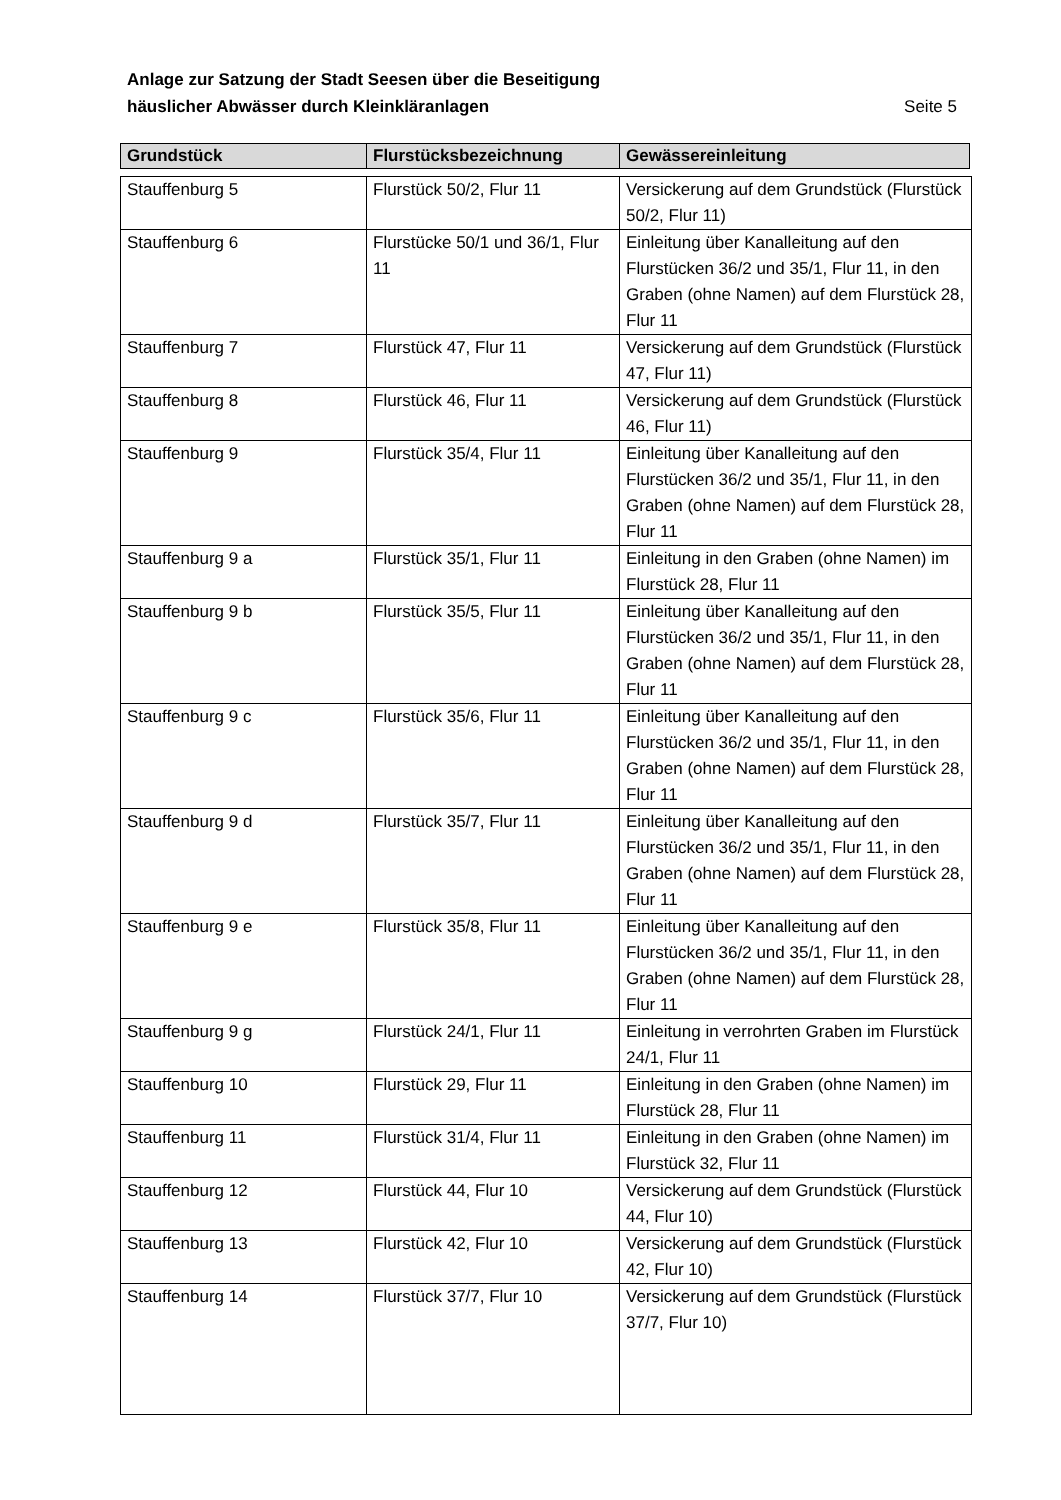Anlage zur Satzung der Stadt Seesen über die Beseitigung
häuslicher Abwässer durch Kleinkläranlagen Seite 5
| Grundstück | Flurstücksbezeichnung | Gewässereinleitung |
| --- | --- | --- |
| Stauffenburg 5 | Flurstück 50/2, Flur 11 | Versickerung auf dem Grundstück (Flurstück 50/2, Flur 11) |
| Stauffenburg 6 | Flurstücke 50/1 und 36/1, Flur 11 | Einleitung über Kanalleitung auf den Flurstücken 36/2 und 35/1, Flur 11, in den Graben (ohne Namen) auf dem Flurstück 28, Flur 11 |
| Stauffenburg 7 | Flurstück 47, Flur 11 | Versickerung auf dem Grundstück (Flurstück 47, Flur 11) |
| Stauffenburg 8 | Flurstück 46, Flur 11 | Versickerung auf dem Grundstück (Flurstück 46, Flur 11) |
| Stauffenburg 9 | Flurstück 35/4, Flur 11 | Einleitung über Kanalleitung auf den Flurstücken 36/2 und 35/1, Flur 11, in den Graben (ohne Namen) auf dem Flurstück 28, Flur 11 |
| Stauffenburg 9 a | Flurstück 35/1, Flur 11 | Einleitung in den Graben (ohne Namen) im Flurstück 28, Flur 11 |
| Stauffenburg 9 b | Flurstück 35/5, Flur 11 | Einleitung über Kanalleitung auf den Flurstücken 36/2 und 35/1, Flur 11, in den Graben (ohne Namen) auf dem Flurstück 28, Flur 11 |
| Stauffenburg 9 c | Flurstück 35/6, Flur 11 | Einleitung über Kanalleitung auf den Flurstücken 36/2 und 35/1, Flur 11, in den Graben (ohne Namen) auf dem Flurstück 28, Flur 11 |
| Stauffenburg 9 d | Flurstück 35/7, Flur 11 | Einleitung über Kanalleitung auf den Flurstücken 36/2 und 35/1, Flur 11, in den Graben (ohne Namen) auf dem Flurstück 28, Flur 11 |
| Stauffenburg 9 e | Flurstück 35/8, Flur 11 | Einleitung über Kanalleitung auf den Flurstücken 36/2 und 35/1, Flur 11, in den Graben (ohne Namen) auf dem Flurstück 28, Flur 11 |
| Stauffenburg 9 g | Flurstück 24/1, Flur 11 | Einleitung in verrohrten Graben im Flurstück 24/1, Flur 11 |
| Stauffenburg 10 | Flurstück 29, Flur 11 | Einleitung in den Graben (ohne Namen) im Flurstück 28, Flur 11 |
| Stauffenburg 11 | Flurstück 31/4, Flur 11 | Einleitung in den Graben (ohne Namen) im Flurstück 32, Flur 11 |
| Stauffenburg 12 | Flurstück 44, Flur 10 | Versickerung auf dem Grundstück (Flurstück 44, Flur 10) |
| Stauffenburg 13 | Flurstück 42, Flur 10 | Versickerung auf dem Grundstück (Flurstück 42, Flur 10) |
| Stauffenburg 14 | Flurstück 37/7, Flur 10 | Versickerung auf dem Grundstück (Flurstück 37/7, Flur 10) |